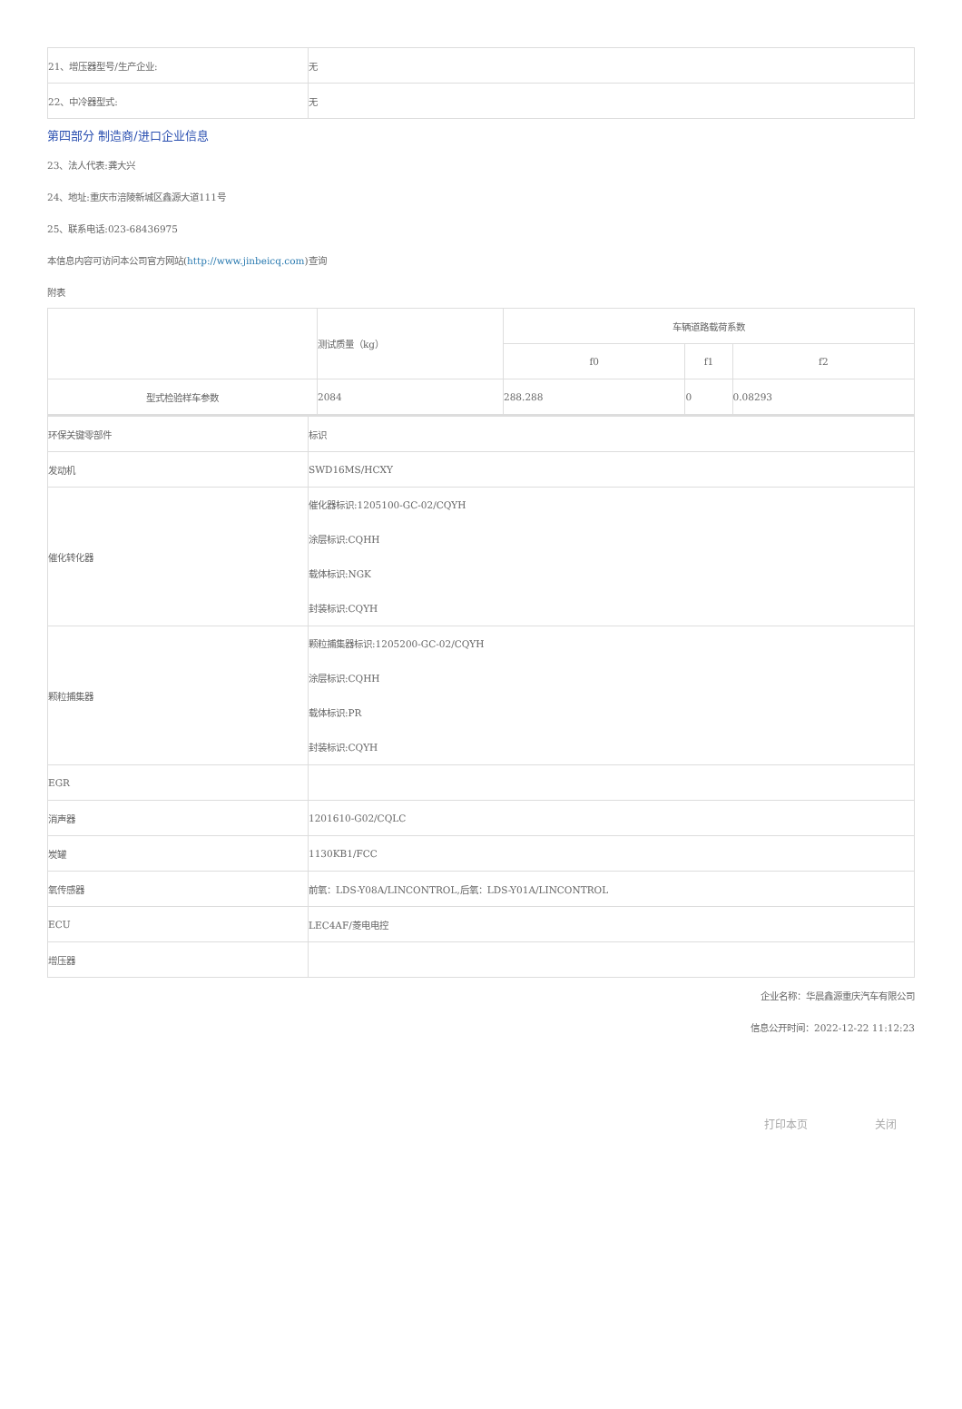| 21、增压器型号/生产企业: | 无 |
| 22、中冷器型式: | 无 |
第四部分 制造商/进口企业信息
23、法人代表:龚大兴
24、地址:重庆市涪陵新城区鑫源大道111号
25、联系电话:023-68436975
本信息内容可访问本公司官方网站(http://www.jinbeicq.com)查询
附表
| | 测试质量（kg） | 车辆道路载荷系数 | | |
| | | f0 | f1 | f2 |
| 型式检验样车参数 | 2084 | 288.288 | 0 | 0.08293 |
| 环保关键零部件 | 标识 |
| 发动机 | SWD16MS/HCXY |
| 催化转化器 | 催化器标识:1205100-GC-02/CQYH 涂层标识:CQHH 载体标识:NGK 封装标识:CQYH |
| 颗粒捕集器 | 颗粒捕集器标识:1205200-GC-02/CQYH 涂层标识:CQHH 载体标识:PR 封装标识:CQYH |
| EGR | |
| 消声器 | 1201610-G02/CQLC |
| 炭罐 | 1130KB1/FCC |
| 氧传感器 | 前氧：LDS-Y08A/LINCONTROL,后氧：LDS-Y01A/LINCONTROL |
| ECU | LEC4AF/菱电电控 |
| 增压器 | |
企业名称：华晨鑫源重庆汽车有限公司
信息公开时间：2022-12-22 11:12:23
打印本页 关闭